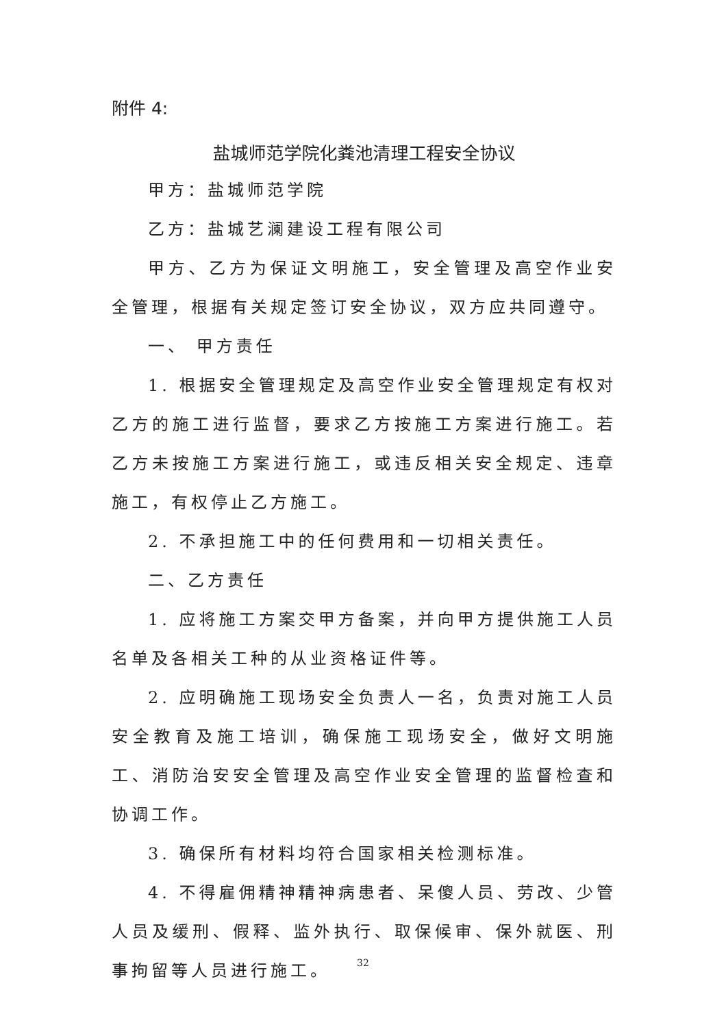附件 4:
盐城师范学院化粪池清理工程安全协议
甲方：盐城师范学院
乙方：盐城艺澜建设工程有限公司
甲方、乙方为保证文明施工，安全管理及高空作业安全管理，根据有关规定签订安全协议，双方应共同遵守。
一、 甲方责任
1. 根据安全管理规定及高空作业安全管理规定有权对乙方的施工进行监督，要求乙方按施工方案进行施工。若乙方未按施工方案进行施工，或违反相关安全规定、违章施工，有权停止乙方施工。
2. 不承担施工中的任何费用和一切相关责任。
二、乙方责任
1. 应将施工方案交甲方备案，并向甲方提供施工人员名单及各相关工种的从业资格证件等。
2. 应明确施工现场安全负责人一名，负责对施工人员安全教育及施工培训，确保施工现场安全，做好文明施工、消防治安安全管理及高空作业安全管理的监督检查和协调工作。
3. 确保所有材料均符合国家相关检测标准。
4. 不得雇佣精神精神病患者、呆傻人员、劳改、少管人员及缓刑、假释、监外执行、取保候审、保外就医、刑事拘留等人员进行施工。
32